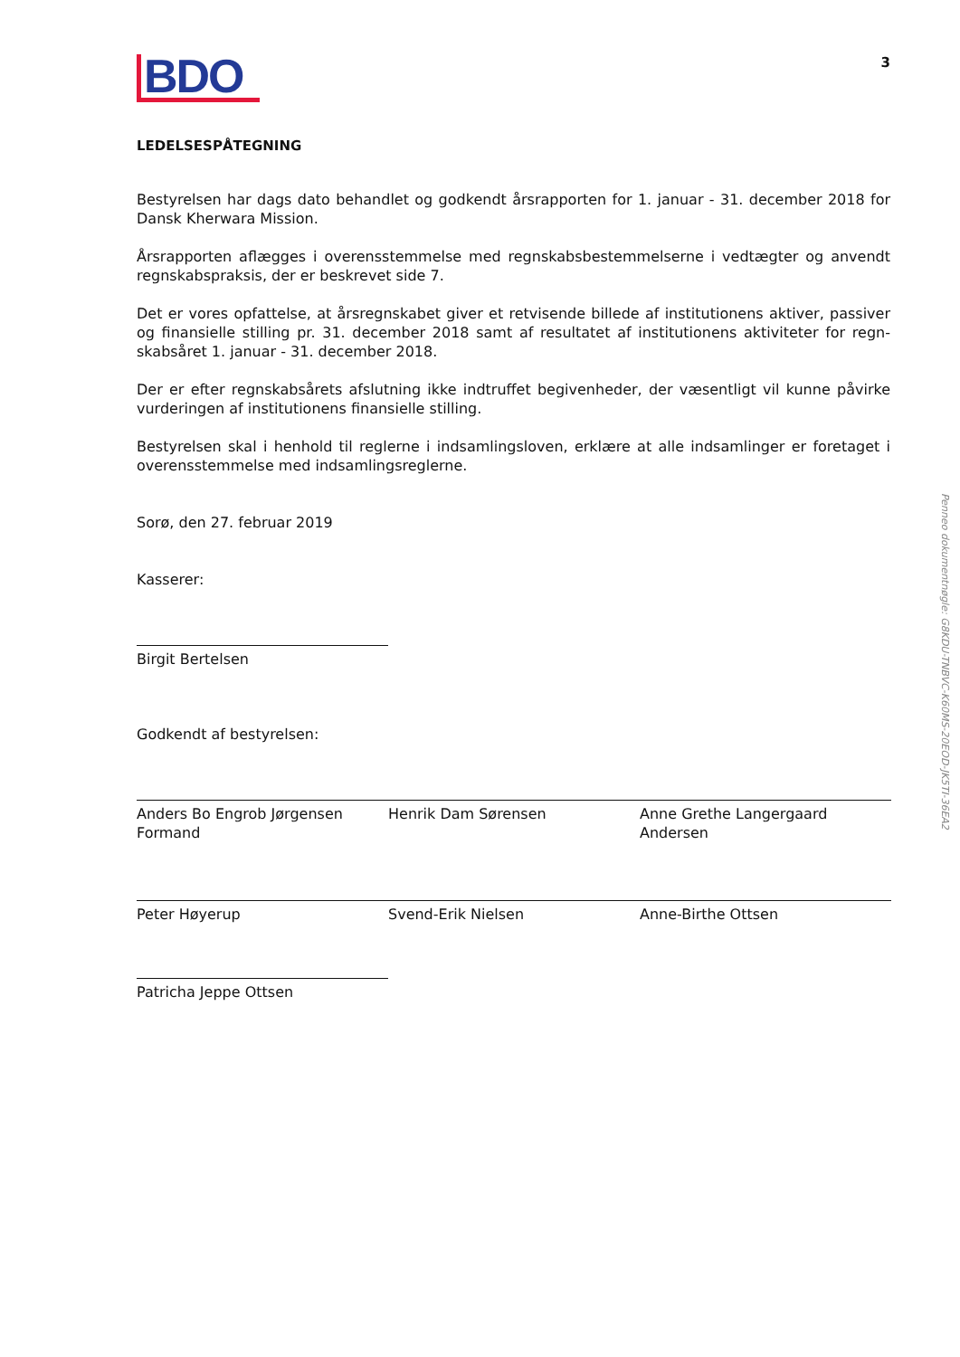BDO
3
LEDELSESPÅTEGNING
Bestyrelsen har dags dato behandlet og godkendt årsrapporten for 1. januar - 31. december 2018 for Dansk Kherwara Mission.
Årsrapporten aflægges i overensstemmelse med regnskabsbestemmelserne i vedtægter og anvendt regnskabspraksis, der er beskrevet side 7.
Det er vores opfattelse, at årsregnskabet giver et retvisende billede af institutionens aktiver, passiver og finansielle stilling pr. 31. december 2018 samt af resultatet af institutionens aktiviteter for regn-skabsåret 1. januar - 31. december 2018.
Der er efter regnskabsårets afslutning ikke indtruffet begivenheder, der væsentligt vil kunne påvirke vurderingen af institutionens finansielle stilling.
Bestyrelsen skal i henhold til reglerne i indsamlingsloven, erklære at alle indsamlinger er foretaget i overensstemmelse med indsamlingsreglerne.
Sorø, den 27. februar 2019
Kasserer:
Birgit Bertelsen
Godkendt af bestyrelsen:
Anders Bo Engrob Jørgensen
Formand
Henrik Dam Sørensen Anne Grethe Langergaard
Andersen
Peter Høyerup Svend-Erik Nielsen Anne-Birthe Ottsen
Patricha Jeppe Ottsen
Penneo dokumentnøgle: G8KDU-TNBVC-K60MS-20EOD-JK5TI-36EA2